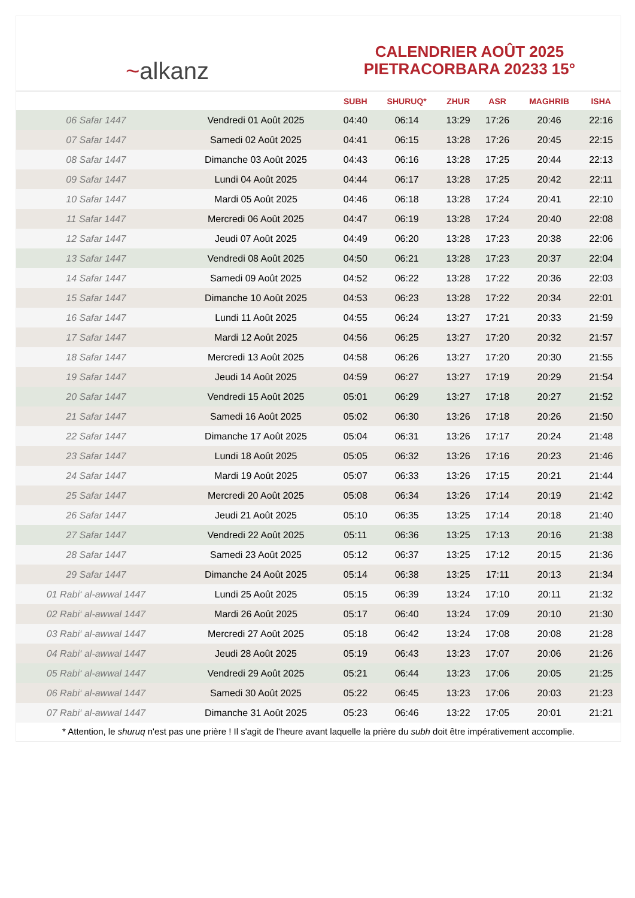~alkanz
CALENDRIER AOÛT 2025
PIETRACORBARA 20233 15°
| | | SUBH | SHURUQ* | ZHUR | ASR | MAGHRIB | ISHA |
| --- | --- | --- | --- | --- | --- | --- | --- |
| 06 Safar 1447 | Vendredi 01 Août 2025 | 04:40 | 06:14 | 13:29 | 17:26 | 20:46 | 22:16 |
| 07 Safar 1447 | Samedi 02 Août 2025 | 04:41 | 06:15 | 13:28 | 17:26 | 20:45 | 22:15 |
| 08 Safar 1447 | Dimanche 03 Août 2025 | 04:43 | 06:16 | 13:28 | 17:25 | 20:44 | 22:13 |
| 09 Safar 1447 | Lundi 04 Août 2025 | 04:44 | 06:17 | 13:28 | 17:25 | 20:42 | 22:11 |
| 10 Safar 1447 | Mardi 05 Août 2025 | 04:46 | 06:18 | 13:28 | 17:24 | 20:41 | 22:10 |
| 11 Safar 1447 | Mercredi 06 Août 2025 | 04:47 | 06:19 | 13:28 | 17:24 | 20:40 | 22:08 |
| 12 Safar 1447 | Jeudi 07 Août 2025 | 04:49 | 06:20 | 13:28 | 17:23 | 20:38 | 22:06 |
| 13 Safar 1447 | Vendredi 08 Août 2025 | 04:50 | 06:21 | 13:28 | 17:23 | 20:37 | 22:04 |
| 14 Safar 1447 | Samedi 09 Août 2025 | 04:52 | 06:22 | 13:28 | 17:22 | 20:36 | 22:03 |
| 15 Safar 1447 | Dimanche 10 Août 2025 | 04:53 | 06:23 | 13:28 | 17:22 | 20:34 | 22:01 |
| 16 Safar 1447 | Lundi 11 Août 2025 | 04:55 | 06:24 | 13:27 | 17:21 | 20:33 | 21:59 |
| 17 Safar 1447 | Mardi 12 Août 2025 | 04:56 | 06:25 | 13:27 | 17:20 | 20:32 | 21:57 |
| 18 Safar 1447 | Mercredi 13 Août 2025 | 04:58 | 06:26 | 13:27 | 17:20 | 20:30 | 21:55 |
| 19 Safar 1447 | Jeudi 14 Août 2025 | 04:59 | 06:27 | 13:27 | 17:19 | 20:29 | 21:54 |
| 20 Safar 1447 | Vendredi 15 Août 2025 | 05:01 | 06:29 | 13:27 | 17:18 | 20:27 | 21:52 |
| 21 Safar 1447 | Samedi 16 Août 2025 | 05:02 | 06:30 | 13:26 | 17:18 | 20:26 | 21:50 |
| 22 Safar 1447 | Dimanche 17 Août 2025 | 05:04 | 06:31 | 13:26 | 17:17 | 20:24 | 21:48 |
| 23 Safar 1447 | Lundi 18 Août 2025 | 05:05 | 06:32 | 13:26 | 17:16 | 20:23 | 21:46 |
| 24 Safar 1447 | Mardi 19 Août 2025 | 05:07 | 06:33 | 13:26 | 17:15 | 20:21 | 21:44 |
| 25 Safar 1447 | Mercredi 20 Août 2025 | 05:08 | 06:34 | 13:26 | 17:14 | 20:19 | 21:42 |
| 26 Safar 1447 | Jeudi 21 Août 2025 | 05:10 | 06:35 | 13:25 | 17:14 | 20:18 | 21:40 |
| 27 Safar 1447 | Vendredi 22 Août 2025 | 05:11 | 06:36 | 13:25 | 17:13 | 20:16 | 21:38 |
| 28 Safar 1447 | Samedi 23 Août 2025 | 05:12 | 06:37 | 13:25 | 17:12 | 20:15 | 21:36 |
| 29 Safar 1447 | Dimanche 24 Août 2025 | 05:14 | 06:38 | 13:25 | 17:11 | 20:13 | 21:34 |
| 01 Rabi‘ al-awwal 1447 | Lundi 25 Août 2025 | 05:15 | 06:39 | 13:24 | 17:10 | 20:11 | 21:32 |
| 02 Rabi‘ al-awwal 1447 | Mardi 26 Août 2025 | 05:17 | 06:40 | 13:24 | 17:09 | 20:10 | 21:30 |
| 03 Rabi‘ al-awwal 1447 | Mercredi 27 Août 2025 | 05:18 | 06:42 | 13:24 | 17:08 | 20:08 | 21:28 |
| 04 Rabi‘ al-awwal 1447 | Jeudi 28 Août 2025 | 05:19 | 06:43 | 13:23 | 17:07 | 20:06 | 21:26 |
| 05 Rabi‘ al-awwal 1447 | Vendredi 29 Août 2025 | 05:21 | 06:44 | 13:23 | 17:06 | 20:05 | 21:25 |
| 06 Rabi‘ al-awwal 1447 | Samedi 30 Août 2025 | 05:22 | 06:45 | 13:23 | 17:06 | 20:03 | 21:23 |
| 07 Rabi‘ al-awwal 1447 | Dimanche 31 Août 2025 | 05:23 | 06:46 | 13:22 | 17:05 | 20:01 | 21:21 |
* Attention, le shuruq n'est pas une prière ! Il s'agit de l'heure avant laquelle la prière du subh doit être impérativement accomplie.